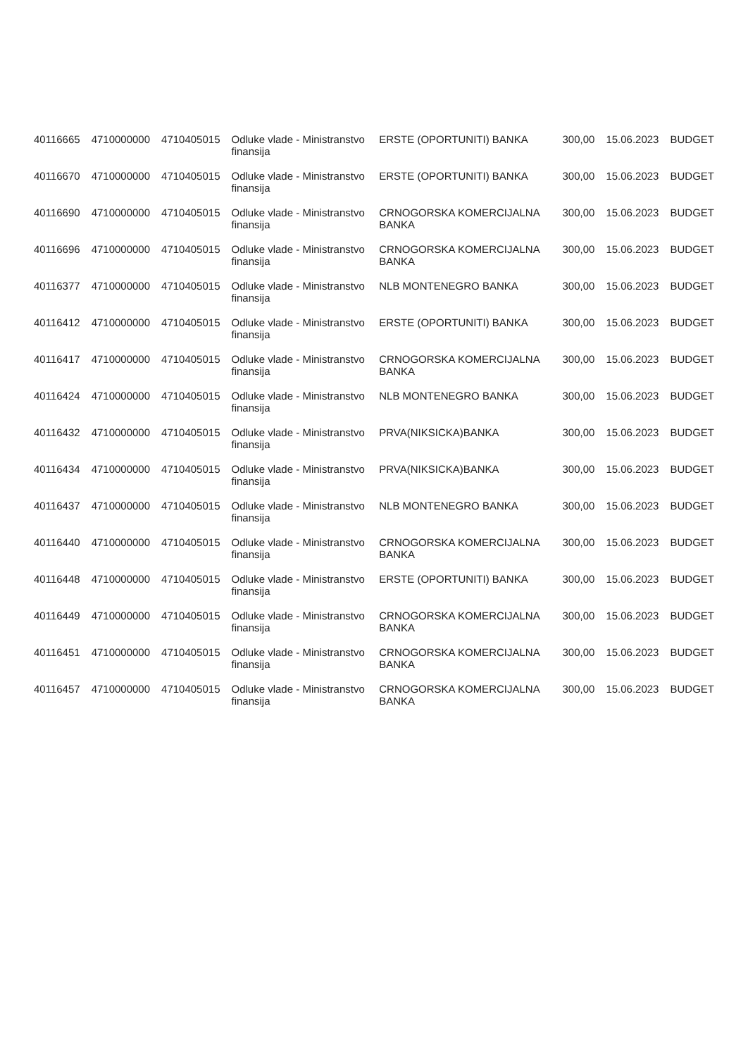| 40116665 | 4710000000 | 4710405015 | Odluke vlade - Ministranstvo finansija | ERSTE (OPORTUNITI) BANKA | 300,00 | 15.06.2023 | BUDGET |
| 40116670 | 4710000000 | 4710405015 | Odluke vlade - Ministranstvo finansija | ERSTE (OPORTUNITI) BANKA | 300,00 | 15.06.2023 | BUDGET |
| 40116690 | 4710000000 | 4710405015 | Odluke vlade - Ministranstvo finansija | CRNOGORSKA KOMERCIJALNA BANKA | 300,00 | 15.06.2023 | BUDGET |
| 40116696 | 4710000000 | 4710405015 | Odluke vlade - Ministranstvo finansija | CRNOGORSKA KOMERCIJALNA BANKA | 300,00 | 15.06.2023 | BUDGET |
| 40116377 | 4710000000 | 4710405015 | Odluke vlade - Ministranstvo finansija | NLB MONTENEGRO BANKA | 300,00 | 15.06.2023 | BUDGET |
| 40116412 | 4710000000 | 4710405015 | Odluke vlade - Ministranstvo finansija | ERSTE (OPORTUNITI) BANKA | 300,00 | 15.06.2023 | BUDGET |
| 40116417 | 4710000000 | 4710405015 | Odluke vlade - Ministranstvo finansija | CRNOGORSKA KOMERCIJALNA BANKA | 300,00 | 15.06.2023 | BUDGET |
| 40116424 | 4710000000 | 4710405015 | Odluke vlade - Ministranstvo finansija | NLB MONTENEGRO BANKA | 300,00 | 15.06.2023 | BUDGET |
| 40116432 | 4710000000 | 4710405015 | Odluke vlade - Ministranstvo finansija | PRVA(NIKSICKA)BANKA | 300,00 | 15.06.2023 | BUDGET |
| 40116434 | 4710000000 | 4710405015 | Odluke vlade - Ministranstvo finansija | PRVA(NIKSICKA)BANKA | 300,00 | 15.06.2023 | BUDGET |
| 40116437 | 4710000000 | 4710405015 | Odluke vlade - Ministranstvo finansija | NLB MONTENEGRO BANKA | 300,00 | 15.06.2023 | BUDGET |
| 40116440 | 4710000000 | 4710405015 | Odluke vlade - Ministranstvo finansija | CRNOGORSKA KOMERCIJALNA BANKA | 300,00 | 15.06.2023 | BUDGET |
| 40116448 | 4710000000 | 4710405015 | Odluke vlade - Ministranstvo finansija | ERSTE (OPORTUNITI) BANKA | 300,00 | 15.06.2023 | BUDGET |
| 40116449 | 4710000000 | 4710405015 | Odluke vlade - Ministranstvo finansija | CRNOGORSKA KOMERCIJALNA BANKA | 300,00 | 15.06.2023 | BUDGET |
| 40116451 | 4710000000 | 4710405015 | Odluke vlade - Ministranstvo finansija | CRNOGORSKA KOMERCIJALNA BANKA | 300,00 | 15.06.2023 | BUDGET |
| 40116457 | 4710000000 | 4710405015 | Odluke vlade - Ministranstvo finansija | CRNOGORSKA KOMERCIJALNA BANKA | 300,00 | 15.06.2023 | BUDGET |